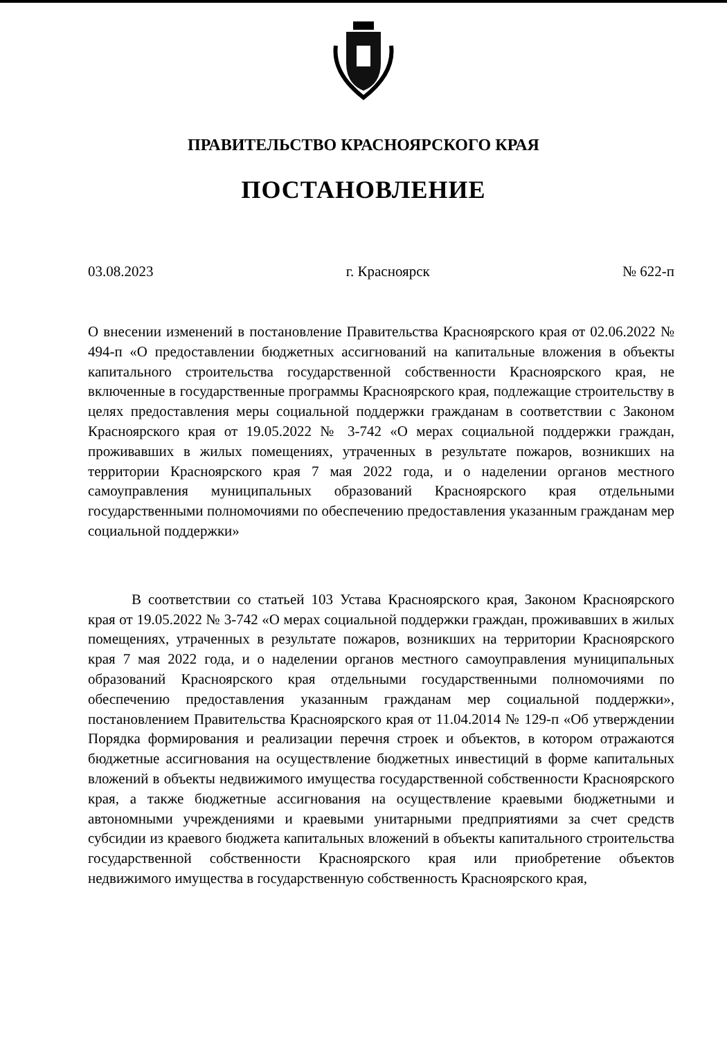ПРАВИТЕЛЬСТВО КРАСНОЯРСКОГО КРАЯ
ПОСТАНОВЛЕНИЕ
03.08.2023 г. Красноярск № 622-п
О внесении изменений в постановление Правительства Красноярского края от 02.06.2022 № 494-п «О предоставлении бюджетных ассигнований на капитальные вложения в объекты капитального строительства государственной собственности Красноярского края, не включенные в государственные программы Красноярского края, подлежащие строительству в целях предоставления меры социальной поддержки гражданам в соответствии с Законом Красноярского края от 19.05.2022 № 3-742 «О мерах социальной поддержки граждан, проживавших в жилых помещениях, утраченных в результате пожаров, возникших на территории Красноярского края 7 мая 2022 года, и о наделении органов местного самоуправления муниципальных образований Красноярского края отдельными государственными полномочиями по обеспечению предоставления указанным гражданам мер социальной поддержки»
В соответствии со статьей 103 Устава Красноярского края, Законом Красноярского края от 19.05.2022 № 3-742 «О мерах социальной поддержки граждан, проживавших в жилых помещениях, утраченных в результате пожаров, возникших на территории Красноярского края 7 мая 2022 года, и о наделении органов местного самоуправления муниципальных образований Красноярского края отдельными государственными полномочиями по обеспечению предоставления указанным гражданам мер социальной поддержки», постановлением Правительства Красноярского края от 11.04.2014 № 129-п «Об утверждении Порядка формирования и реализации перечня строек и объектов, в котором отражаются бюджетные ассигнования на осуществление бюджетных инвестиций в форме капитальных вложений в объекты недвижимого имущества государственной собственности Красноярского края, а также бюджетные ассигнования на осуществление краевыми бюджетными и автономными учреждениями и краевыми унитарными предприятиями за счет средств субсидии из краевого бюджета капитальных вложений в объекты капитального строительства государственной собственности Красноярского края или приобретение объектов недвижимого имущества в государственную собственность Красноярского края,